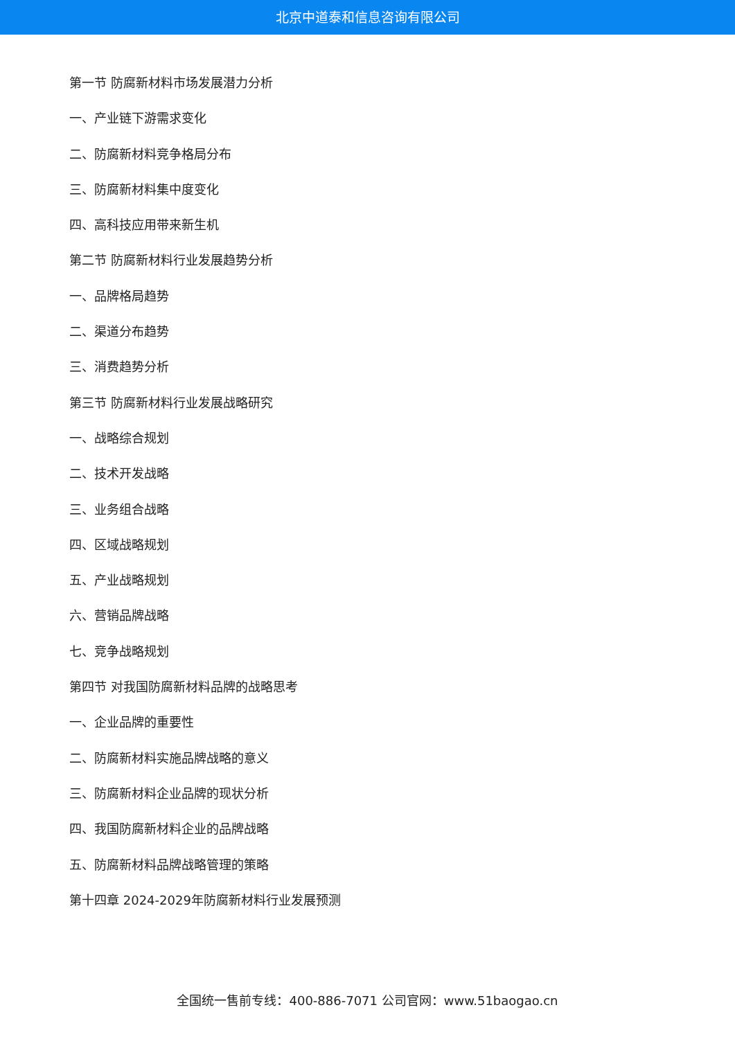北京中道泰和信息咨询有限公司
第一节 防腐新材料市场发展潜力分析
一、产业链下游需求变化
二、防腐新材料竞争格局分布
三、防腐新材料集中度变化
四、高科技应用带来新生机
第二节 防腐新材料行业发展趋势分析
一、品牌格局趋势
二、渠道分布趋势
三、消费趋势分析
第三节 防腐新材料行业发展战略研究
一、战略综合规划
二、技术开发战略
三、业务组合战略
四、区域战略规划
五、产业战略规划
六、营销品牌战略
七、竞争战略规划
第四节 对我国防腐新材料品牌的战略思考
一、企业品牌的重要性
二、防腐新材料实施品牌战略的意义
三、防腐新材料企业品牌的现状分析
四、我国防腐新材料企业的品牌战略
五、防腐新材料品牌战略管理的策略
第十四章 2024-2029年防腐新材料行业发展预测
全国统一售前专线：400-886-7071 公司官网：www.51baogao.cn